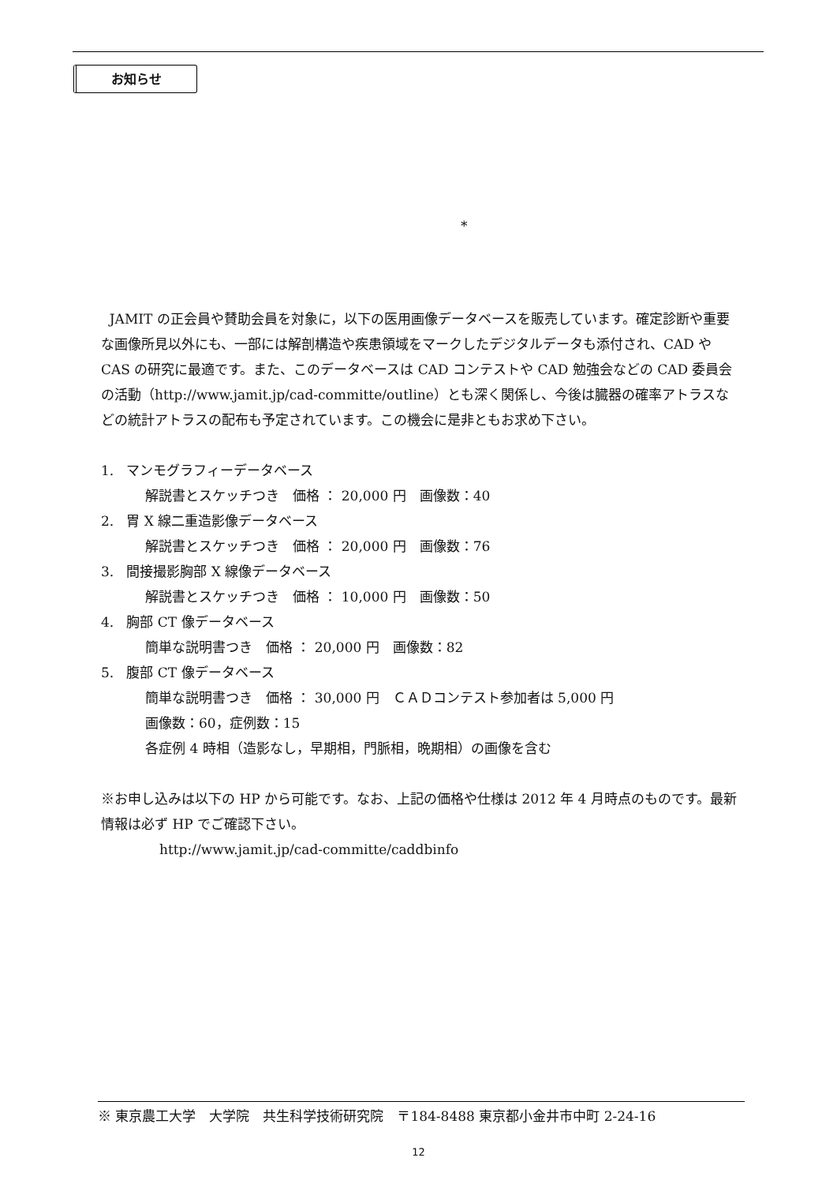お知らせ
*
JAMIT の正会員や賛助会員を対象に，以下の医用画像データベースを販売しています。確定診断や重要な画像所見以外にも、一部には解剖構造や疾患領域をマークしたデジタルデータも添付され、CAD や CAS の研究に最適です。また、このデータベースは CAD コンテストや CAD 勉強会などの CAD 委員会の活動（http://www.jamit.jp/cad-committe/outline）とも深く関係し、今後は臓器の確率アトラスなどの統計アトラスの配布も予定されています。この機会に是非ともお求め下さい。
1. マンモグラフィーデータベース
解説書とスケッチつき　価格 ： 20,000 円　画像数：40
2. 胃 X 線二重造影像データベース
解説書とスケッチつき　価格 ： 20,000 円　画像数：76
3. 間接撮影胸部 X 線像データベース
解説書とスケッチつき　価格 ： 10,000 円　画像数：50
4. 胸部 CT 像データベース
簡単な説明書つき　価格 ： 20,000 円　画像数：82
5. 腹部 CT 像データベース
簡単な説明書つき　価格 ： 30,000 円　ＣＡＤコンテスト参加者は 5,000 円
画像数：60，症例数：15
各症例 4 時相（造影なし，早期相，門脈相，晩期相）の画像を含む
※お申し込みは以下の HP から可能です。なお、上記の価格や仕様は 2012 年 4 月時点のものです。最新情報は必ず HP でご確認下さい。
http://www.jamit.jp/cad-committe/caddbinfo
※ 東京農工大学　大学院　共生科学技術研究院　〒184-8488 東京都小金井市中町 2-24-16
12